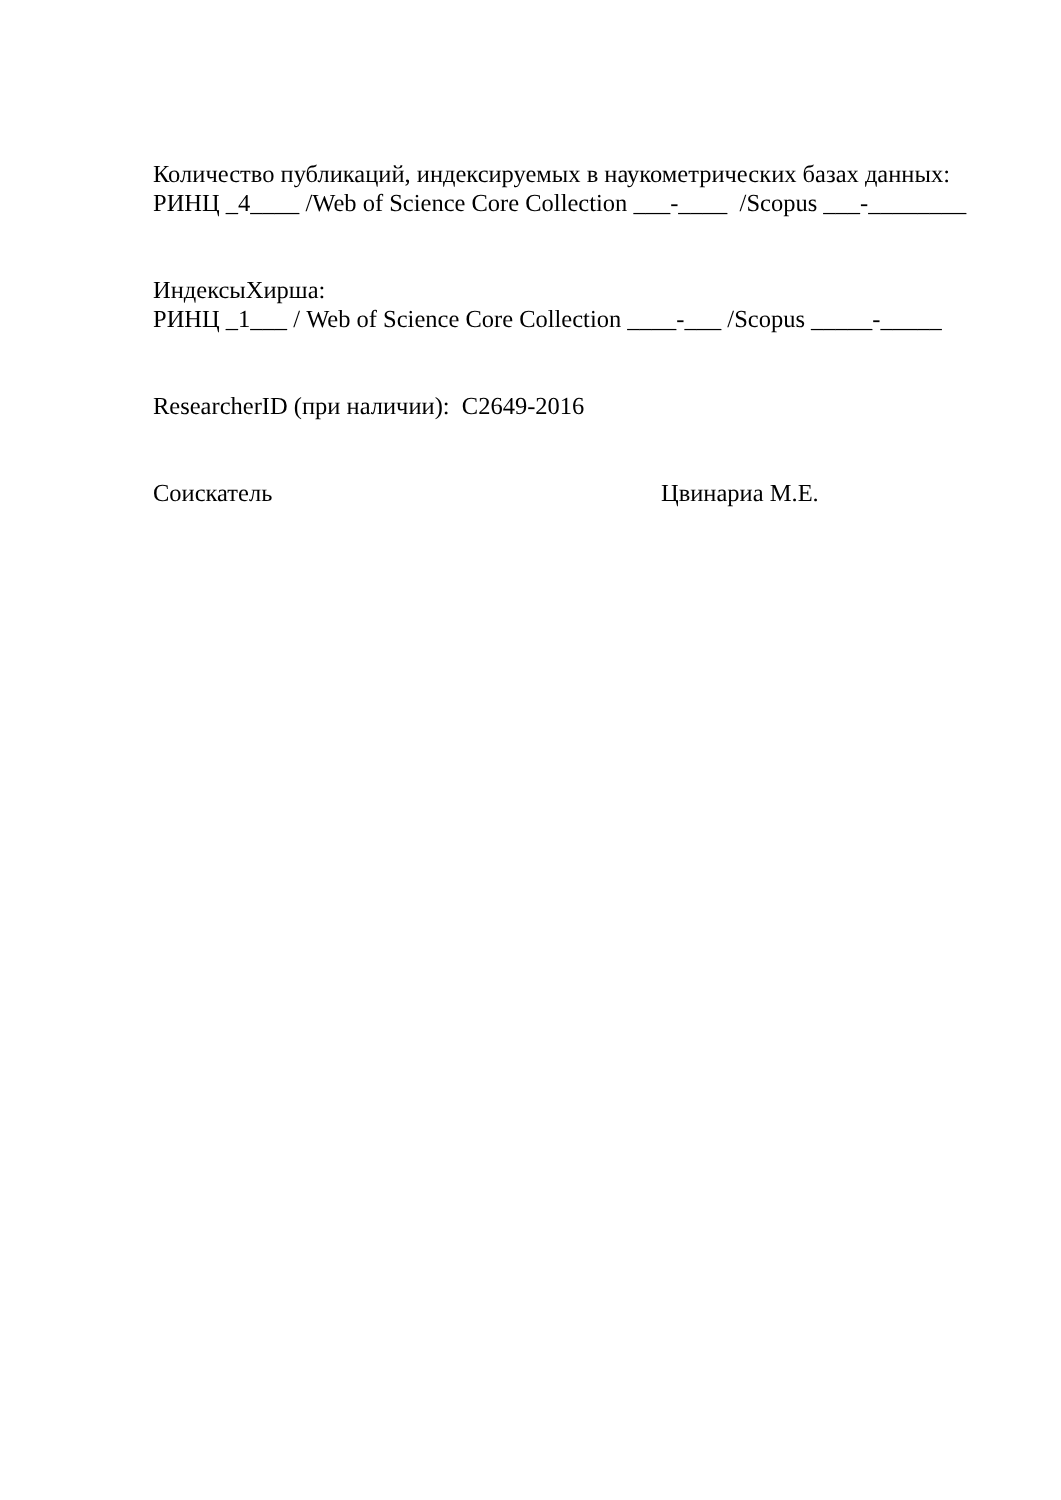Количество публикаций, индексируемых в наукометрических базах данных:
РИНЦ _4____ /Web of Science Core Collection ___-____ /Scopus ___-________
ИндексыХирша:
РИНЦ _1___ / Web of Science Core Collection ____-___ /Scopus _____-_____
ResearcherID (при наличии): С2649-2016
Соискатель Цвинариа М.Е.